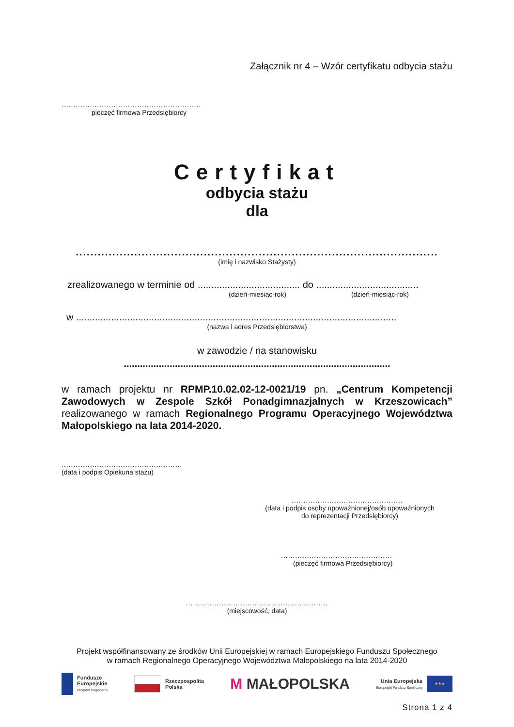Załącznik nr 4 – Wzór certyfikatu odbycia stażu
...........................................................
pieczęć firmowa Przedsiębiorcy
Certyfikat
odbycia stażu
dla
...................................................................................................
(imię i nazwisko Stażysty)
zrealizowanego w terminie od ...................................... do ......................................
(dzień-miesiąc-rok) (dzień-miesiąc-rok)
w .......................................................................................................................
(nazwa i adres Przedsiębiorstwa)
w zawodzie / na stanowisku
...................................................................................................
w ramach projektu nr RPMP.10.02.02-12-0021/19 pn. „Centrum Kompetencji Zawodowych w Zespole Szkół Ponadgimnazjalnych w Krzeszowicach” realizowanego w ramach Regionalnego Programu Operacyjnego Województwa Małopolskiego na lata 2014-2020.
...................................................
(data i podpis Opiekuna stażu)
...............................................
(data i podpis osoby upoważnionej/osób upoważnionych do reprezentacji Przedsiębiorcy)
...............................................
(pieczęć firmowa Przedsiębiorcy)
............................................................
(miejscowość, data)
Projekt współfinansowany ze środków Unii Europejskiej w ramach Europejskiego Funduszu Społecznego
w ramach Regionalnego Operacyjnego Województwa Małopolskiego na lata 2014-2020
Fundusze
Europejskie
Program Regionalny
Rzeczpospolita
Polska
M MAŁOPOLSKA
Unia Europejska
Europejski Fundusz Społeczny
★★★
Strona 1 z 4